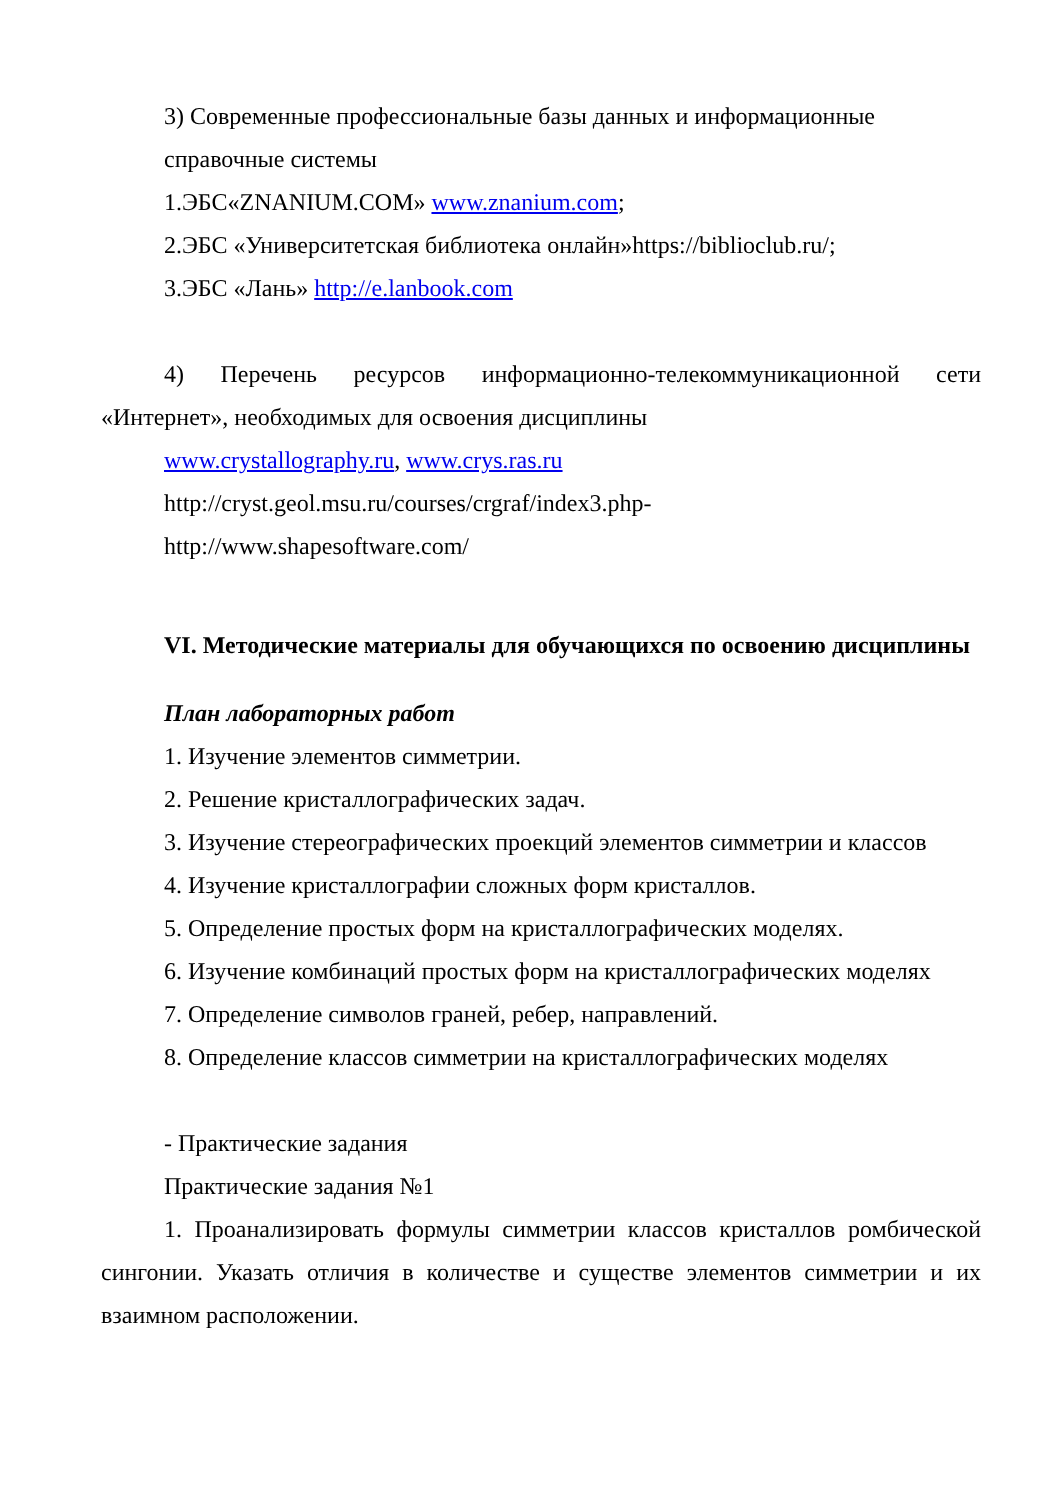3) Современные профессиональные базы данных и информационные
справочные системы
1.ЭБС«ZNANIUM.COM» www.znanium.com;
2.ЭБС «Университетская библиотека онлайн»https://biblioclub.ru/;
3.ЭБС «Лань» http://e.lanbook.com
4) Перечень ресурсов информационно-телекоммуникационной сети «Интернет», необходимых для освоения дисциплины
www.crystallography.ru, www.crys.ras.ru
http://cryst.geol.msu.ru/courses/crgraf/index3.php-
http://www.shapesoftware.com/
VI. Методические материалы для обучающихся по освоению дисциплины
План лабораторных работ
1. Изучение элементов симметрии.
2. Решение кристаллографических задач.
3. Изучение стереографических проекций элементов симметрии и классов
4. Изучение кристаллографии сложных форм кристаллов.
5. Определение простых форм на кристаллографических моделях.
6. Изучение комбинаций простых форм на кристаллографических моделях
7. Определение символов граней, ребер, направлений.
8. Определение классов симметрии на кристаллографических моделях
- Практические задания
Практические задания №1
1. Проанализировать формулы симметрии классов кристаллов ромбической сингонии. Указать отличия в количестве и существе элементов симметрии и их взаимном расположении.